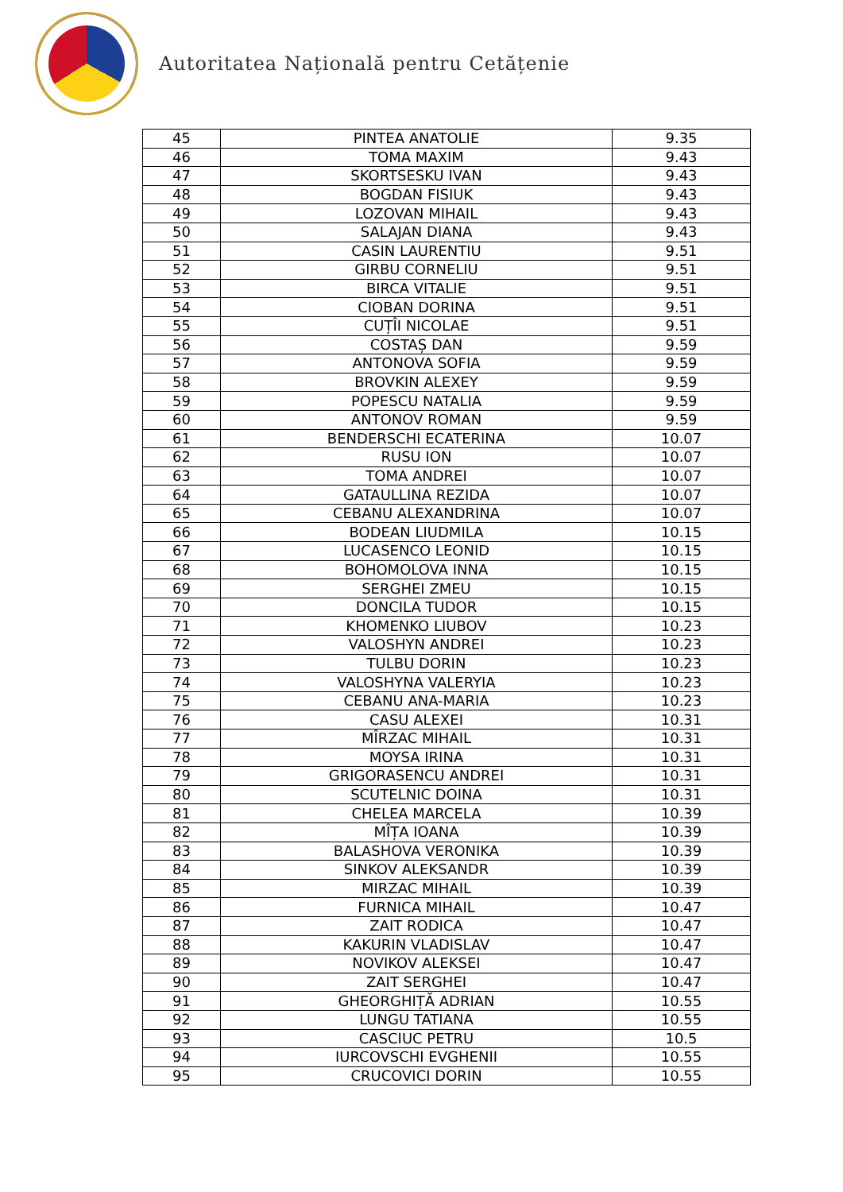Autoritatea Națională pentru Cetățenie
| 45 | PINTEA ANATOLIE | 9.35 |
| 46 | TOMA MAXIM | 9.43 |
| 47 | SKORTSESKU IVAN | 9.43 |
| 48 | BOGDAN FISIUK | 9.43 |
| 49 | LOZOVAN MIHAIL | 9.43 |
| 50 | SALAJAN DIANA | 9.43 |
| 51 | CASIN LAURENTIU | 9.51 |
| 52 | GIRBU CORNELIU | 9.51 |
| 53 | BIRCA VITALIE | 9.51 |
| 54 | CIOBAN DORINA | 9.51 |
| 55 | CUȚÎI NICOLAE | 9.51 |
| 56 | COSTAȘ DAN | 9.59 |
| 57 | ANTONOVA SOFIA | 9.59 |
| 58 | BROVKIN ALEXEY | 9.59 |
| 59 | POPESCU NATALIA | 9.59 |
| 60 | ANTONOV ROMAN | 9.59 |
| 61 | BENDERSCHI ECATERINA | 10.07 |
| 62 | RUSU ION | 10.07 |
| 63 | TOMA ANDREI | 10.07 |
| 64 | GATAULLINA REZIDA | 10.07 |
| 65 | CEBANU ALEXANDRINA | 10.07 |
| 66 | BODEAN LIUDMILA | 10.15 |
| 67 | LUCASENCO LEONID | 10.15 |
| 68 | BOHOMOLOVA INNA | 10.15 |
| 69 | SERGHEI ZMEU | 10.15 |
| 70 | DONCILA TUDOR | 10.15 |
| 71 | KHOMENKO LIUBOV | 10.23 |
| 72 | VALOSHYN ANDREI | 10.23 |
| 73 | TULBU DORIN | 10.23 |
| 74 | VALOSHYNA VALERYIA | 10.23 |
| 75 | CEBANU ANA-MARIA | 10.23 |
| 76 | CASU ALEXEI | 10.31 |
| 77 | MÎRZAC MIHAIL | 10.31 |
| 78 | MOYSA IRINA | 10.31 |
| 79 | GRIGORASENCU ANDREI | 10.31 |
| 80 | SCUTELNIC DOINA | 10.31 |
| 81 | CHELEA MARCELA | 10.39 |
| 82 | MÎȚA IOANA | 10.39 |
| 83 | BALASHOVA VERONIKA | 10.39 |
| 84 | SINKOV ALEKSANDR | 10.39 |
| 85 | MIRZAC MIHAIL | 10.39 |
| 86 | FURNICA MIHAIL | 10.47 |
| 87 | ZAIT RODICA | 10.47 |
| 88 | KAKURIN VLADISLAV | 10.47 |
| 89 | NOVIKOV ALEKSEI | 10.47 |
| 90 | ZAIT SERGHEI | 10.47 |
| 91 | GHEORGHIȚĂ ADRIAN | 10.55 |
| 92 | LUNGU TATIANA | 10.55 |
| 93 | CASCIUC PETRU | 10.5 |
| 94 | IURCOVSCHI EVGHENII | 10.55 |
| 95 | CRUCOVICI DORIN | 10.55 |